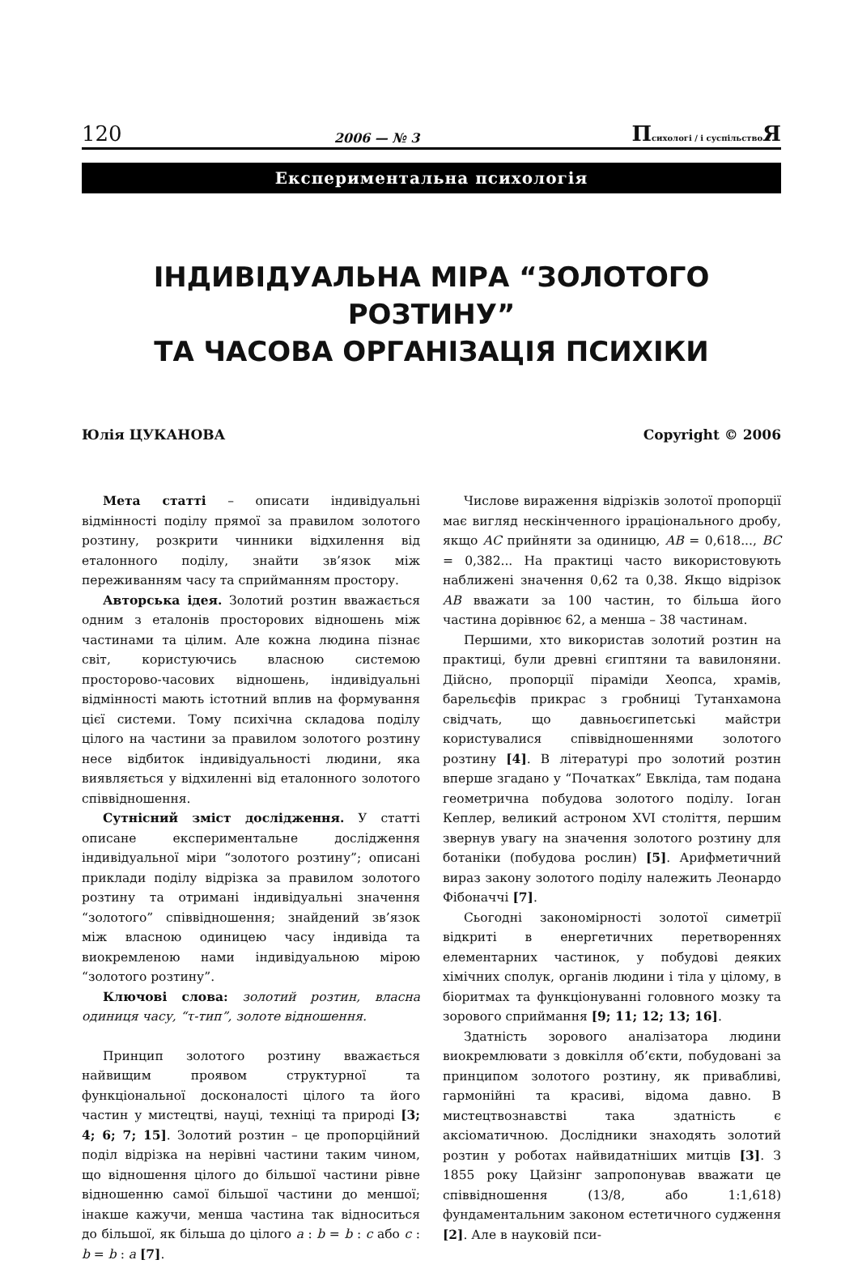120 2006 — № 3 Психологі / і суспільство Я
Експериментальна психологія
ІНДИВІДУАЛЬНА МІРА “ЗОЛОТОГО РОЗТИНУ”
ТА ЧАСОВА ОРГАНІЗАЦІЯ ПСИХІКИ
Юлія ЦУКАНОВА Copyright © 2006
Мета статті – описати індивідуальні відмінності поділу прямої за правилом золотого розтину, розкрити чинники відхилення від еталонного поділу, знайти зв’язок між переживанням часу та сприйманням простору.
Авторська ідея. Золотий розтин вважається одним з еталонів просторових відношень між частинами та цілим. Але кожна людина пізнає світ, користуючись власною системою просторово-часових відношень, індивідуальні відмінності мають істотний вплив на формування цієї системи. Тому психічна складова поділу цілого на частини за правилом золотого розтину несе відбиток індивідуальності людини, яка виявляється у відхиленні від еталонного золотого співвідношення.
Сутнісний зміст дослідження. У статті описане експериментальне дослідження індивідуальної міри “золотого розтину”; описані приклади поділу відрізка за правилом золотого розтину та отримані індивідуальні значення “золотого” співвідношення; знайдений зв’язок між власною одиницею часу індивіда та виокремленою нами індивідуальною мірою “золотого розтину”.
Ключові слова: золотий розтин, власна одиниця часу, “τ-тип”, золоте відношення.
Принцип золотого розтину вважається найвищим проявом структурної та функціональної досконалості цілого та його частин у мистецтві, науці, техніці та природі [3; 4; 6; 7; 15]. Золотий розтин – це пропорційний поділ відрізка на нерівні частини таким чином, що відношення цілого до більшої частини рівне відношенню самої більшої частини до меншої; інакше кажучи, менша частина так відноситься до більшої, як більша до цілого a : b = b : c або c : b = b : a [7].
Числове вираження відрізків золотої пропорції має вигляд нескінченного ірраціонального дробу, якщо AC прийняти за одиницю, AB = 0,618..., BC = 0,382... На практиці часто використовують наближені значення 0,62 та 0,38. Якщо відрізок AB вважати за 100 частин, то більша його частина дорівнює 62, а менша – 38 частинам.
Першими, хто використав золотий розтин на практиці, були древні єгиптяни та вавилоняни. Дійсно, пропорції піраміди Хеопса, храмів, барельєфів прикрас з гробниці Тутанхамона свідчать, що давньоєгипетські майстри користувалися співвідношеннями золотого розтину [4]. В літературі про золотий розтин вперше згадано у “Початках” Евкліда, там подана геометрична побудова золотого поділу. Іоган Кеплер, великий астроном XVI століття, першим звернув увагу на значення золотого розтину для ботаніки (побудова рослин) [5]. Арифметичний вираз закону золотого поділу належить Леонардо Фібоначчі [7].
Сьогодні закономірності золотої симетрії відкриті в енергетичних перетвореннях елементарних частинок, у побудові деяких хімічних сполук, органів людини і тіла у цілому, в біоритмах та функціонуванні головного мозку та зорового сприймання [9; 11; 12; 13; 16].
Здатність зорового аналізатора людини виокремлювати з довкілля об’єкти, побудовані за принципом золотого розтину, як привабливі, гармонійні та красиві, відома давно. В мистецтвознавстві така здатність є аксіоматичною. Дослідники знаходять золотий розтин у роботах найвидатніших митців [3]. З 1855 року Цайзінг запропонував вважати це співвідношення (13/8, або 1:1,618) фундаментальним законом естетичного судження [2]. Але в науковій пси-